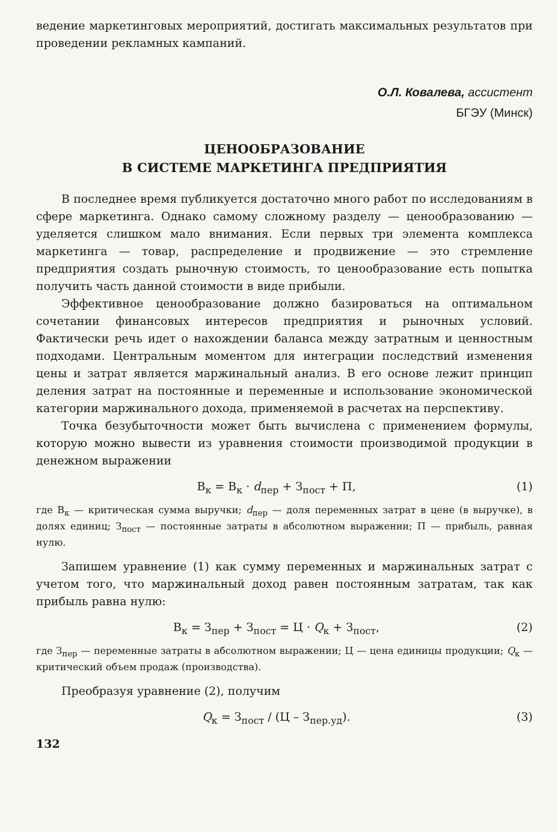ведение маркетинговых мероприятий, достигать максимальных результатов при проведении рекламных кампаний.
О.Л. Ковалева, ассистент
БГЭУ (Минск)
ЦЕНООБРАЗОВАНИЕ
В СИСТЕМЕ МАРКЕТИНГА ПРЕДПРИЯТИЯ
В последнее время публикуется достаточно много работ по исследованиям в сфере маркетинга. Однако самому сложному разделу — ценообразованию — уделяется слишком мало внимания. Если первых три элемента комплекса маркетинга — товар, распределение и продвижение — это стремление предприятия создать рыночную стоимость, то ценообразование есть попытка получить часть данной стоимости в виде прибыли.
Эффективное ценообразование должно базироваться на оптимальном сочетании финансовых интересов предприятия и рыночных условий. Фактически речь идет о нахождении баланса между затратным и ценностным подходами. Центральным моментом для интеграции последствий изменения цены и затрат является маржинальный анализ. В его основе лежит принцип деления затрат на постоянные и переменные и использование экономической категории маржинального дохода, применяемой в расчетах на перспективу.
Точка безубыточности может быть вычислена с применением формулы, которую можно вывести из уравнения стоимости производимой продукции в денежном выражении
В<sub>к</sub> = В<sub>к</sub> · d<sub>пер</sub> + З<sub>пост</sub> + П, (1)
где В<sub>к</sub> — критическая сумма выручки; d<sub>пер</sub> — доля переменных затрат в цене (в выручке), в долях единиц; З<sub>пост</sub> — постоянные затраты в абсолютном выражении; П — прибыль, равная нулю.
Запишем уравнение (1) как сумму переменных и маржинальных затрат с учетом того, что маржинальный доход равен постоянным затратам, так как прибыль равна нулю:
В<sub>к</sub> = З<sub>пер</sub> + З<sub>пост</sub> = Ц · Q<sub>к</sub> + З<sub>пост</sub>, (2)
где З<sub>пер</sub> — переменные затраты в абсолютном выражении; Ц — цена единицы продукции; Q<sub>к</sub> — критический объем продаж (производства).
Преобразуя уравнение (2), получим
Q<sub>к</sub> = З<sub>пост</sub> / (Ц – З<sub>пер.уд</sub>). (3)
132